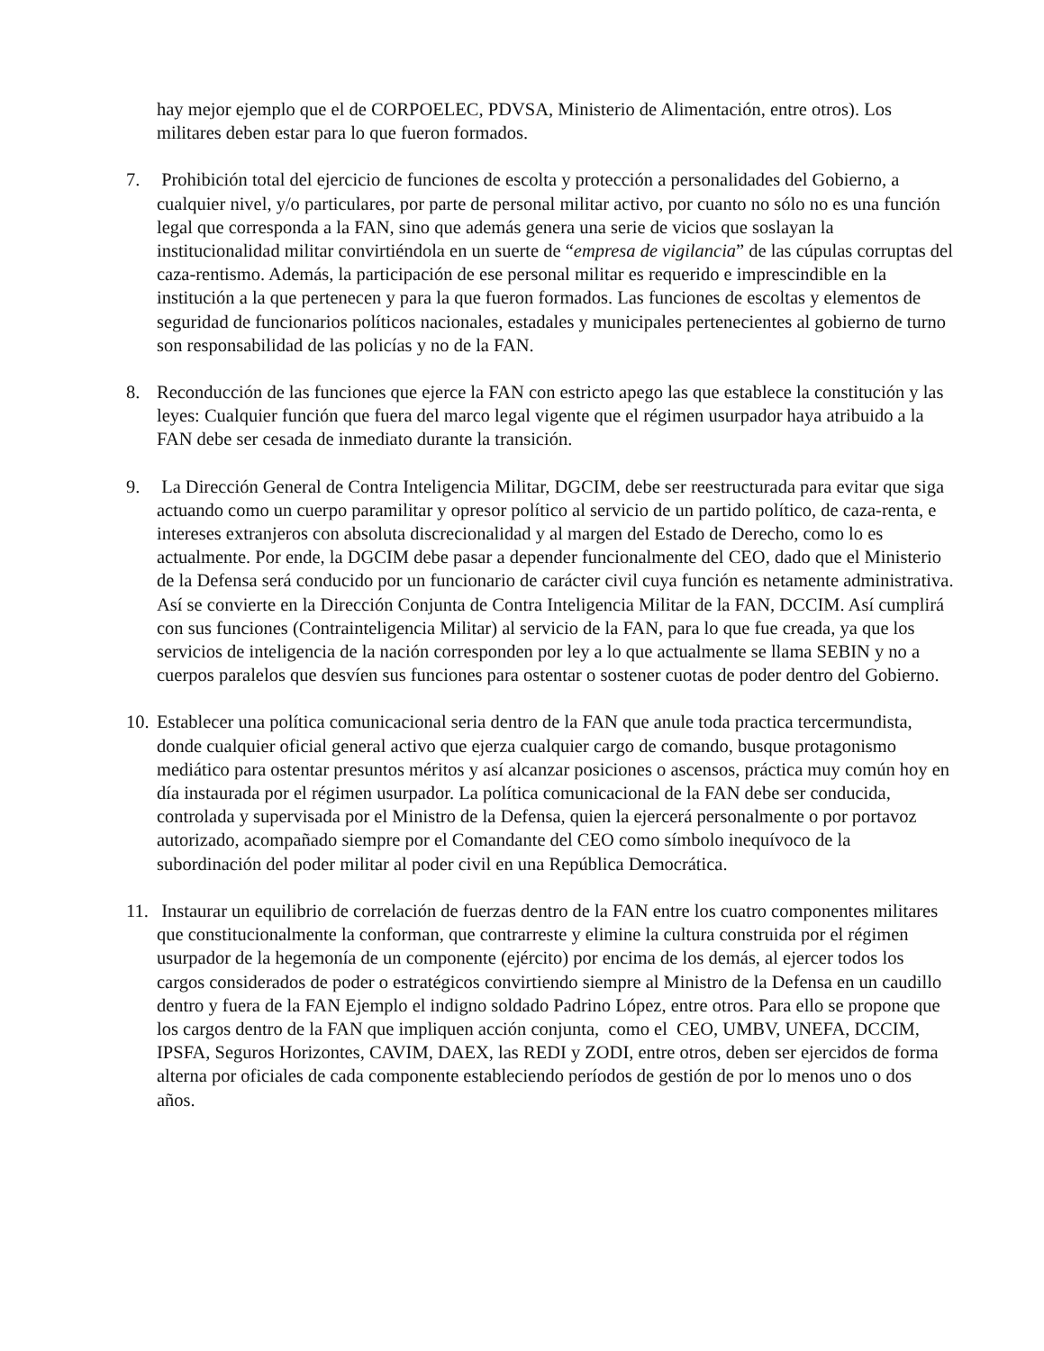hay mejor ejemplo que el de CORPOELEC, PDVSA, Ministerio de Alimentación, entre otros). Los militares deben estar para lo que fueron formados.
7. Prohibición total del ejercicio de funciones de escolta y protección a personalidades del Gobierno, a cualquier nivel, y/o particulares, por parte de personal militar activo, por cuanto no sólo no es una función legal que corresponda a la FAN, sino que además genera una serie de vicios que soslayan la institucionalidad militar convirtiéndola en un suerte de “empresa de vigilancia” de las cúpulas corruptas del caza-rentismo. Además, la participación de ese personal militar es requerido e imprescindible en la institución a la que pertenecen y para la que fueron formados. Las funciones de escoltas y elementos de seguridad de funcionarios políticos nacionales, estadales y municipales pertenecientes al gobierno de turno son responsabilidad de las policías y no de la FAN.
8. Reconducción de las funciones que ejerce la FAN con estricto apego las que establece la constitución y las leyes: Cualquier función que fuera del marco legal vigente que el régimen usurpador haya atribuido a la FAN debe ser cesada de inmediato durante la transición.
9. La Dirección General de Contra Inteligencia Militar, DGCIM, debe ser reestructurada para evitar que siga actuando como un cuerpo paramilitar y opresor político al servicio de un partido político, de caza-renta, e intereses extranjeros con absoluta discrecionalidad y al margen del Estado de Derecho, como lo es actualmente. Por ende, la DGCIM debe pasar a depender funcionalmente del CEO, dado que el Ministerio de la Defensa será conducido por un funcionario de carácter civil cuya función es netamente administrativa. Así se convierte en la Dirección Conjunta de Contra Inteligencia Militar de la FAN, DCCIM. Así cumplirá con sus funciones (Contrainteligencia Militar) al servicio de la FAN, para lo que fue creada, ya que los servicios de inteligencia de la nación corresponden por ley a lo que actualmente se llama SEBIN y no a cuerpos paralelos que desvíen sus funciones para ostentar o sostener cuotas de poder dentro del Gobierno.
10. Establecer una política comunicacional seria dentro de la FAN que anule toda practica tercermundista, donde cualquier oficial general activo que ejerza cualquier cargo de comando, busque protagonismo mediático para ostentar presuntos méritos y así alcanzar posiciones o ascensos, práctica muy común hoy en día instaurada por el régimen usurpador. La política comunicacional de la FAN debe ser conducida, controlada y supervisada por el Ministro de la Defensa, quien la ejercerá personalmente o por portavoz autorizado, acompañado siempre por el Comandante del CEO como símbolo inequívoco de la subordinación del poder militar al poder civil en una República Democrática.
11. Instaurar un equilibrio de correlación de fuerzas dentro de la FAN entre los cuatro componentes militares que constitucionalmente la conforman, que contrarreste y elimine la cultura construida por el régimen usurpador de la hegemonía de un componente (ejército) por encima de los demás, al ejercer todos los cargos considerados de poder o estratégicos convirtiendo siempre al Ministro de la Defensa en un caudillo dentro y fuera de la FAN Ejemplo el indigno soldado Padrino López, entre otros. Para ello se propone que los cargos dentro de la FAN que impliquen acción conjunta, como el CEO, UMBV, UNEFA, DCCIM, IPSFA, Seguros Horizontes, CAVIM, DAEX, las REDI y ZODI, entre otros, deben ser ejercidos de forma alterna por oficiales de cada componente estableciendo períodos de gestión de por lo menos uno o dos años.